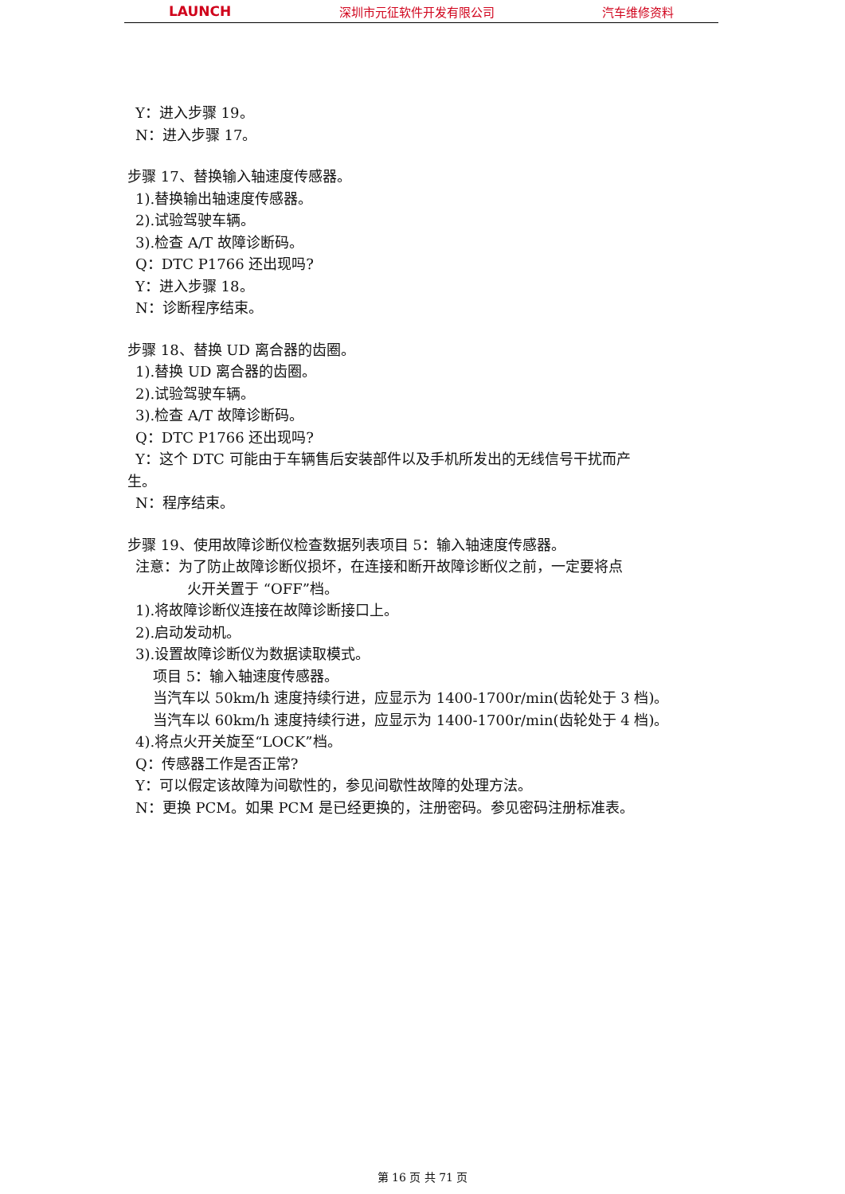LAUNCH 深圳市元征软件开发有限公司 汽车维修资料
Y：进入步骤 19。
N：进入步骤 17。
步骤 17、替换输入轴速度传感器。
1).替换输出轴速度传感器。
2).试验驾驶车辆。
3).检查 A/T 故障诊断码。
Q：DTC P1766 还出现吗?
Y：进入步骤 18。
N：诊断程序结束。
步骤 18、替换 UD 离合器的齿圈。
1).替换 UD 离合器的齿圈。
2).试验驾驶车辆。
3).检查 A/T 故障诊断码。
Q：DTC P1766 还出现吗?
Y：这个 DTC 可能由于车辆售后安装部件以及手机所发出的无线信号干扰而产
生。
N：程序结束。
步骤 19、使用故障诊断仪检查数据列表项目 5：输入轴速度传感器。
注意：为了防止故障诊断仪损坏，在连接和断开故障诊断仪之前，一定要将点
火开关置于 “OFF”档。
1).将故障诊断仪连接在故障诊断接口上。
2).启动发动机。
3).设置故障诊断仪为数据读取模式。
项目 5：输入轴速度传感器。
当汽车以 50km/h 速度持续行进，应显示为 1400-1700r/min(齿轮处于 3 档)。
当汽车以 60km/h 速度持续行进，应显示为 1400-1700r/min(齿轮处于 4 档)。
4).将点火开关旋至“LOCK”档。
Q：传感器工作是否正常?
Y：可以假定该故障为间歇性的，参见间歇性故障的处理方法。
N：更换 PCM。如果 PCM 是已经更换的，注册密码。参见密码注册标准表。
第 16 页 共 71 页